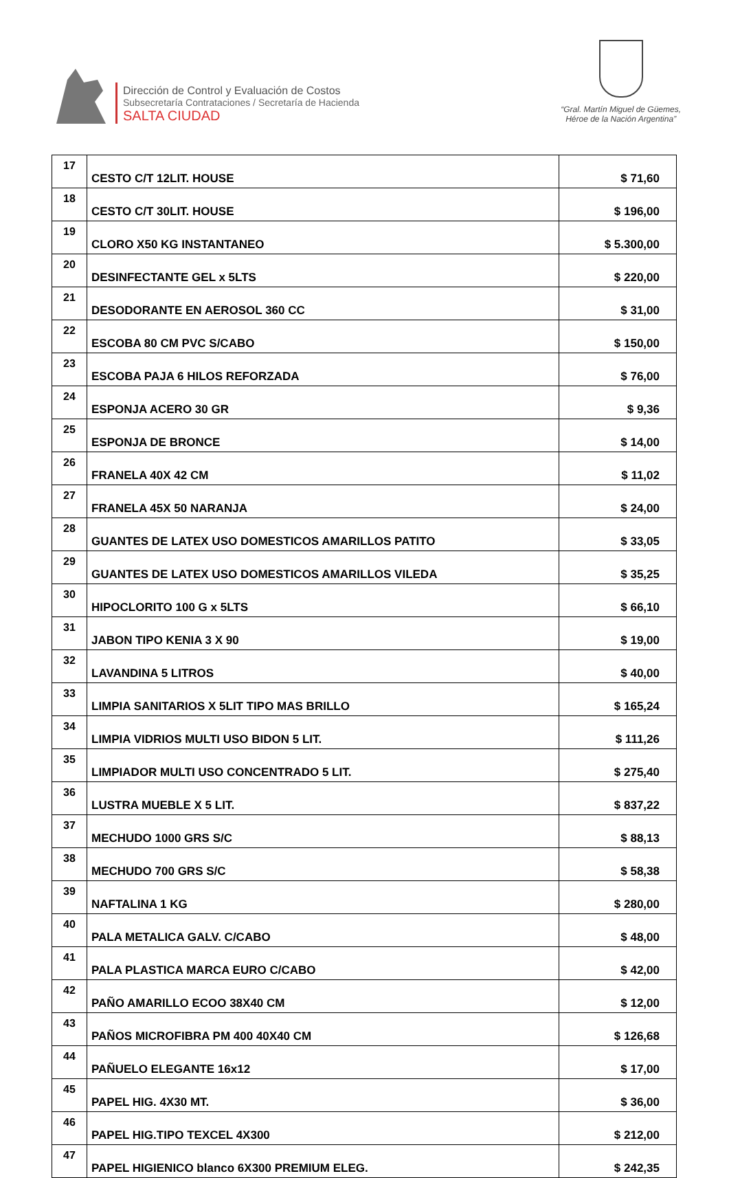Dirección de Control y Evaluación de Costos
Subsecretaría Contrataciones / Secretaría de Hacienda
SALTA CIUDAD
“Gral. Martín Miguel de Güemes,
Héroe de la Nación Argentina”
| 17 | CESTO C/T 12LIT. HOUSE | $ 71,60 |
| 18 | CESTO C/T 30LIT. HOUSE | $ 196,00 |
| 19 | CLORO X50 KG INSTANTANEO | $ 5.300,00 |
| 20 | DESINFECTANTE GEL x 5LTS | $ 220,00 |
| 21 | DESODORANTE EN AEROSOL 360 CC | $ 31,00 |
| 22 | ESCOBA 80 CM PVC S/CABO | $ 150,00 |
| 23 | ESCOBA PAJA 6 HILOS REFORZADA | $ 76,00 |
| 24 | ESPONJA ACERO 30 GR | $ 9,36 |
| 25 | ESPONJA DE BRONCE | $ 14,00 |
| 26 | FRANELA 40X 42 CM | $ 11,02 |
| 27 | FRANELA 45X 50 NARANJA | $ 24,00 |
| 28 | GUANTES DE LATEX USO DOMESTICOS AMARILLOS PATITO | $ 33,05 |
| 29 | GUANTES DE LATEX USO DOMESTICOS AMARILLOS VILEDA | $ 35,25 |
| 30 | HIPOCLORITO 100 G x 5LTS | $ 66,10 |
| 31 | JABON TIPO KENIA 3 X 90 | $ 19,00 |
| 32 | LAVANDINA 5 LITROS | $ 40,00 |
| 33 | LIMPIA SANITARIOS X 5LIT TIPO MAS BRILLO | $ 165,24 |
| 34 | LIMPIA VIDRIOS MULTI USO BIDON 5 LIT. | $ 111,26 |
| 35 | LIMPIADOR MULTI USO CONCENTRADO 5 LIT. | $ 275,40 |
| 36 | LUSTRA MUEBLE X 5 LIT. | $ 837,22 |
| 37 | MECHUDO 1000 GRS S/C | $ 88,13 |
| 38 | MECHUDO 700 GRS S/C | $ 58,38 |
| 39 | NAFTALINA 1 KG | $ 280,00 |
| 40 | PALA METALICA GALV. C/CABO | $ 48,00 |
| 41 | PALA PLASTICA MARCA EURO C/CABO | $ 42,00 |
| 42 | PAÑO AMARILLO ECOO 38X40 CM | $ 12,00 |
| 43 | PAÑOS MICROFIBRA PM 400 40X40 CM | $ 126,68 |
| 44 | PAÑUELO ELEGANTE 16x12 | $ 17,00 |
| 45 | PAPEL HIG. 4X30 MT. | $ 36,00 |
| 46 | PAPEL HIG.TIPO TEXCEL 4X300 | $ 212,00 |
| 47 | PAPEL HIGIENICO blanco 6X300 PREMIUM ELEG. | $ 242,35 |